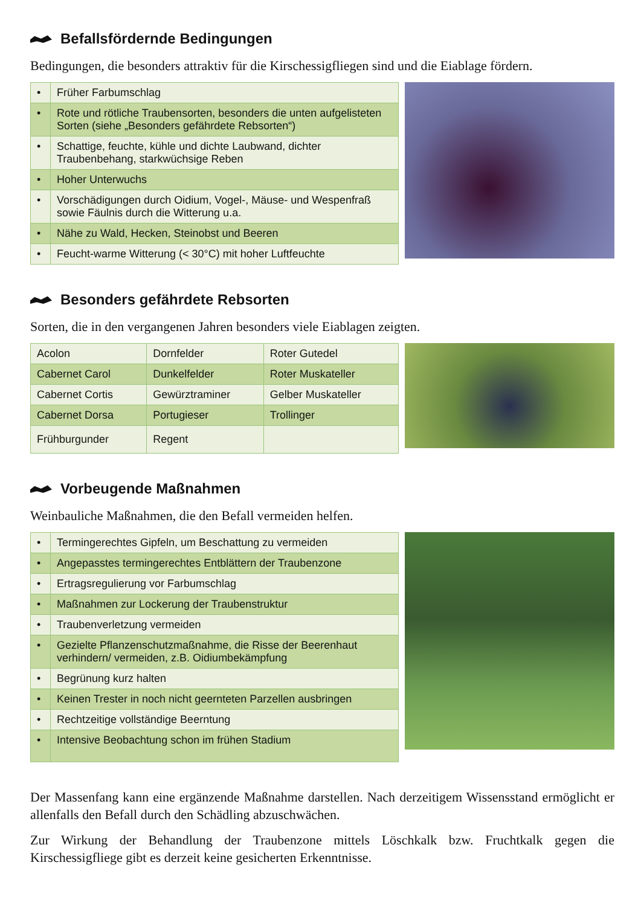Befallsfördernde Bedingungen
Bedingungen, die besonders attraktiv für die Kirschessigfliegen sind und die Eiablage fördern.
| • | Früher Farbumschlag |
| • | Rote und rötliche Traubensorten, besonders die unten aufgelisteten Sorten (siehe „Besonders gefährdete Rebsorten“) |
| • | Schattige, feuchte, kühle und dichte Laubwand, dichter Traubenbehang, starkwüchsige Reben |
| • | Hoher Unterwuchs |
| • | Vorschädigungen durch Oidium, Vogel-, Mäuse- und Wespenfraß sowie Fäulnis durch die Witterung u.a. |
| • | Nähe zu Wald, Hecken, Steinobst und Beeren |
| • | Feucht-warme Witterung (< 30°C) mit hoher Luftfeuchte |
Besonders gefährdete Rebsorten
Sorten, die in den vergangenen Jahren besonders viele Eiablagen zeigten.
| Acolon | Dornfelder | Roter Gutedel |
| Cabernet Carol | Dunkelfelder | Roter Muskateller |
| Cabernet Cortis | Gewürztraminer | Gelber Muskateller |
| Cabernet Dorsa | Portugieser | Trollinger |
| Frühburgunder | Regent | |
Vorbeugende Maßnahmen
Weinbauliche Maßnahmen, die den Befall vermeiden helfen.
| • | Termingerechtes Gipfeln, um Beschattung zu vermeiden |
| • | Angepasstes termingerechtes Entblättern der Traubenzone |
| • | Ertragsregulierung vor Farbumschlag |
| • | Maßnahmen zur Lockerung der Traubenstruktur |
| • | Traubenverletzung vermeiden |
| • | Gezielte Pflanzenschutzmaßnahme, die Risse der Beerenhaut verhindern/ vermeiden, z.B. Oidiumbekämpfung |
| • | Begrünung kurz halten |
| • | Keinen Trester in noch nicht geernteten Parzellen ausbringen |
| • | Rechtzeitige vollständige Beerntung |
| • | Intensive Beobachtung schon im frühen Stadium |
Der Massenfang kann eine ergänzende Maßnahme darstellen. Nach derzeitigem Wissensstand ermöglicht er allenfalls den Befall durch den Schädling abzuschwächen.
Zur Wirkung der Behandlung der Traubenzone mittels Löschkalk bzw. Fruchtkalk gegen die Kirschessigfliege gibt es derzeit keine gesicherten Erkenntnisse.